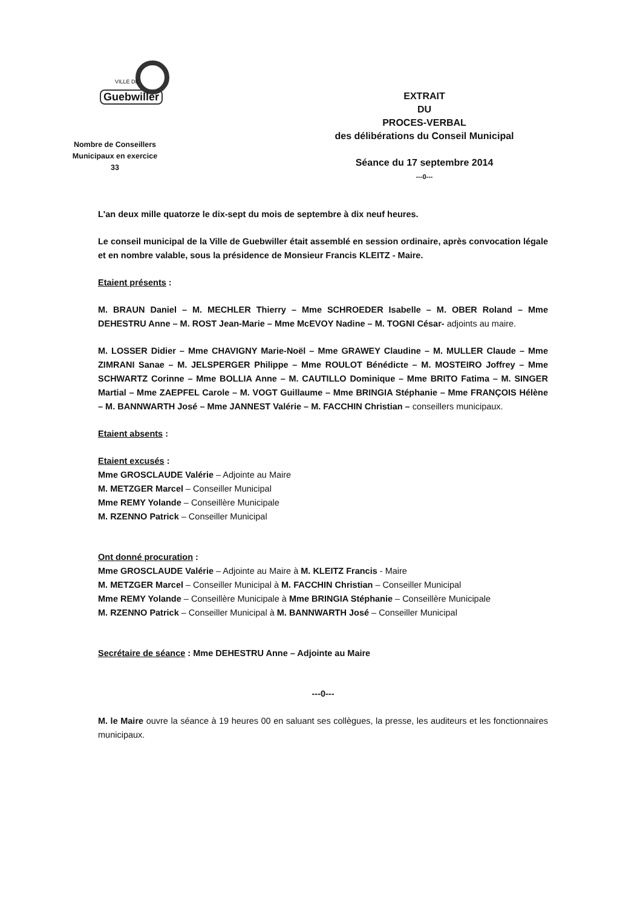VILLE DE
Guebwiller
Nombre de Conseillers
Municipaux en exercice
33
EXTRAIT
DU
PROCES-VERBAL
des délibérations du Conseil Municipal
Séance du 17 septembre 2014
---0---
L'an deux mille quatorze le dix-sept du mois de septembre à dix neuf heures.
Le conseil municipal de la Ville de Guebwiller était assemblé en session ordinaire, après convocation légale et en nombre valable, sous la présidence de Monsieur Francis KLEITZ - Maire.
Etaient présents :
M. BRAUN Daniel – M. MECHLER Thierry – Mme SCHROEDER Isabelle – M. OBER Roland – Mme DEHESTRU Anne – M. ROST Jean-Marie – Mme McEVOY Nadine – M. TOGNI César- adjoints au maire.
M. LOSSER Didier – Mme CHAVIGNY Marie-Noël – Mme GRAWEY Claudine – M. MULLER Claude – Mme ZIMRANI Sanae – M. JELSPERGER Philippe – Mme ROULOT Bénédicte – M. MOSTEIRO Joffrey – Mme SCHWARTZ Corinne – Mme BOLLIA Anne – M. CAUTILLO Dominique – Mme BRITO Fatima – M. SINGER Martial – Mme ZAEPFEL Carole – M. VOGT Guillaume – Mme BRINGIA Stéphanie – Mme FRANÇOIS Hélène – M. BANNWARTH José – Mme JANNEST Valérie – M. FACCHIN Christian – conseillers municipaux.
Etaient absents :
Etaient excusés :
Mme GROSCLAUDE Valérie – Adjointe au Maire
M. METZGER Marcel – Conseiller Municipal
Mme REMY Yolande – Conseillère Municipale
M. RZENNO Patrick – Conseiller Municipal
Ont donné procuration :
Mme GROSCLAUDE Valérie – Adjointe au Maire à M. KLEITZ Francis - Maire
M. METZGER Marcel – Conseiller Municipal à M. FACCHIN Christian – Conseiller Municipal
Mme REMY Yolande – Conseillère Municipale à Mme BRINGIA Stéphanie – Conseillère Municipale
M. RZENNO Patrick – Conseiller Municipal à M. BANNWARTH José – Conseiller Municipal
Secrétaire de séance : Mme DEHESTRU Anne – Adjointe au Maire
---0---
M. le Maire ouvre la séance à 19 heures 00 en saluant ses collègues, la presse, les auditeurs et les fonctionnaires municipaux.